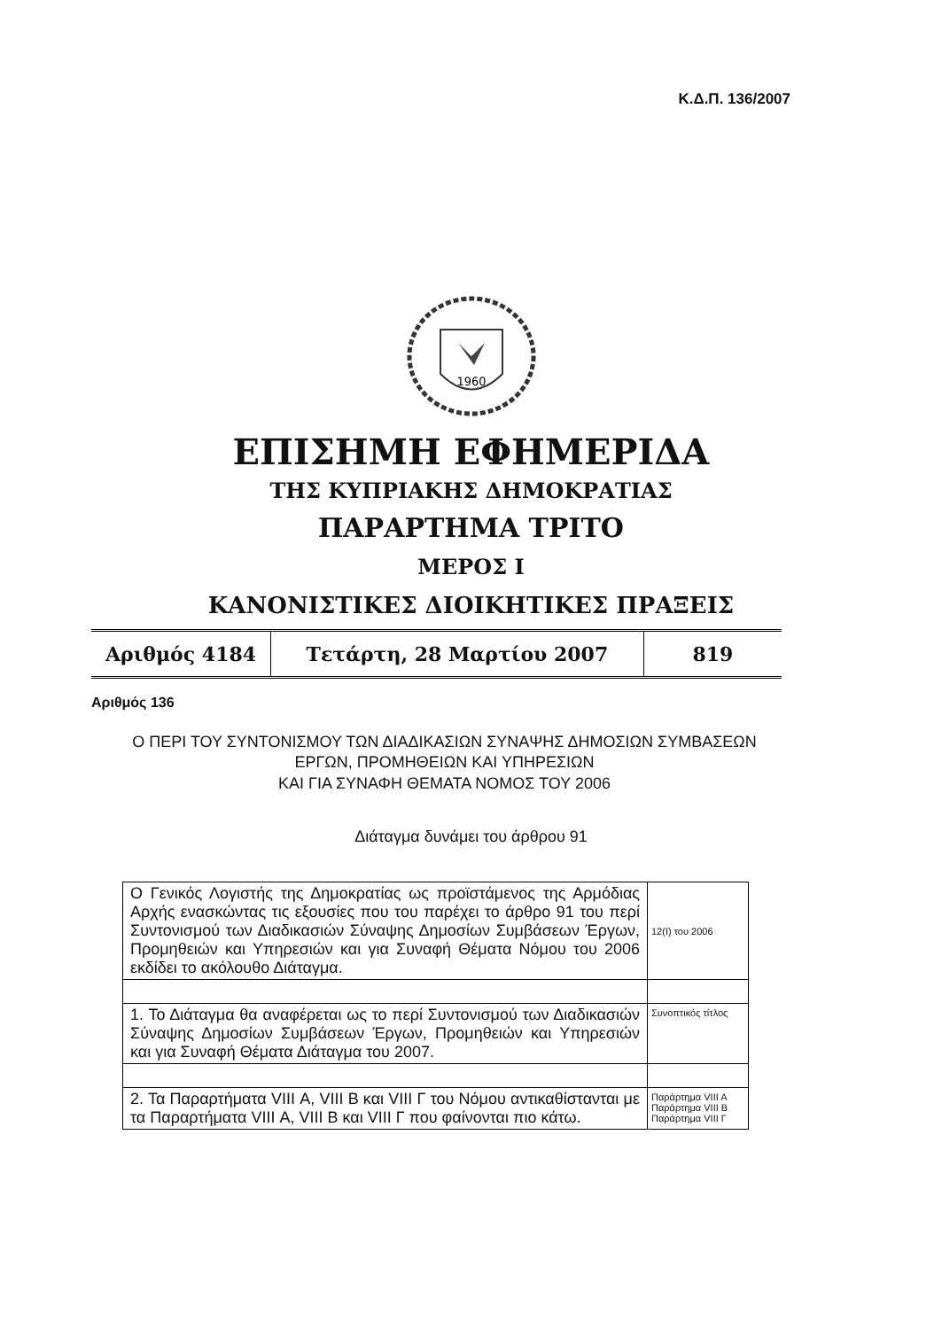Κ.Δ.Π. 136/2007
1960
ΕΠΙΣΗΜΗ ΕΦΗΜΕΡΙΔΑ
ΤΗΣ ΚΥΠΡΙΑΚΗΣ ΔΗΜΟΚΡΑΤΙΑΣ
ΠΑΡΑΡΤΗΜΑ ΤΡΙΤΟ
ΜΕΡΟΣ Ι
ΚΑΝΟΝΙΣΤΙΚΕΣ ΔΙΟΙΚΗΤΙΚΕΣ ΠΡΑΞΕΙΣ
| Αριθμός 4184 | Τετάρτη, 28 Μαρτίου 2007 | 819 |
Αριθμός 136
Ο ΠΕΡΙ ΤΟΥ ΣΥΝΤΟΝΙΣΜΟΥ ΤΩΝ ΔΙΑΔΙΚΑΣΙΩΝ ΣΥΝΑΨΗΣ ΔΗΜΟΣΙΩΝ ΣΥΜΒΑΣΕΩΝ ΕΡΓΩΝ, ΠΡΟΜΗΘΕΙΩΝ ΚΑΙ ΥΠΗΡΕΣΙΩΝ
ΚΑΙ ΓΙΑ ΣΥΝΑΦΗ ΘΕΜΑΤΑ ΝΟΜΟΣ ΤΟΥ 2006
Διάταγμα δυνάμει του άρθρου 91
| Ο Γενικός Λογιστής της Δημοκρατίας ως προϊστάμενος της Αρμόδιας Αρχής ενασκώντας τις εξουσίες που του παρέχει το άρθρο 91 του περί Συντονισμού των Διαδικασιών Σύναψης Δημοσίων Συμβάσεων Έργων, Προμηθειών και Υπηρεσιών και για Συναφή Θέματα Νόμου του 2006 εκδίδει το ακόλουθο Διάταγμα. | 12(Ι) του 2006 |
| 1. Το Διάταγμα θα αναφέρεται ως το περί Συντονισμού των Διαδικασιών Σύναψης Δημοσίων Συμβάσεων Έργων, Προμηθειών και Υπηρεσιών και για Συναφή Θέματα Διάταγμα του 2007. | Συνοπτικός τίτλος |
| 2. Τα Παραρτήματα VIII Α, VIII Β και VIII Γ του Νόμου αντικαθίστανται με τα Παραρτήματα VIII Α, VIII Β και VIII Γ που φαίνονται πιο κάτω. | Παράρτημα VIII A Παράρτημα VIII B Παράρτημα VIII Γ |